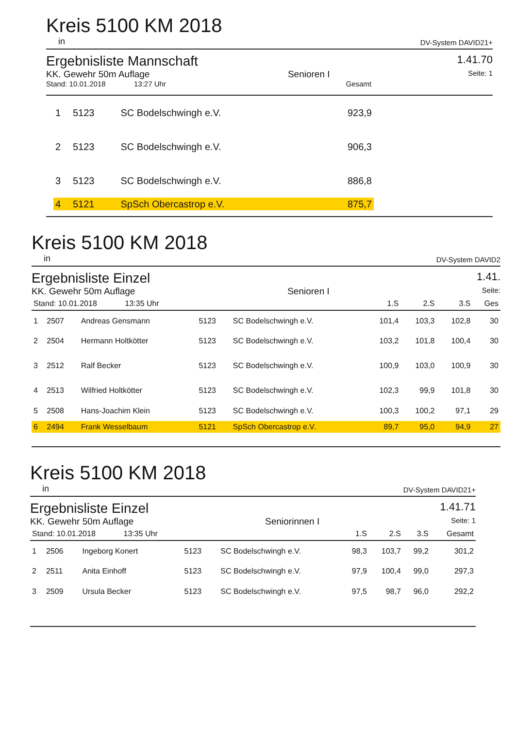Kreis 5100 KM 2018
in DV-System DAVID21+
Ergebnisliste Mannschaft
1.41.70
KK. Gewehr 50m Auflage Senioren I Seite: 1
Stand: 10.01.2018 13:27 Uhr Gesamt
| 1 | 5123 | SC Bodelschwingh e.V. | 923,9 |
| 2 | 5123 | SC Bodelschwingh e.V. | 906,3 |
| 3 | 5123 | SC Bodelschwingh e.V. | 886,8 |
| 4 | 5121 | SpSch Obercastrop e.V. | 875,7 |
Kreis 5100 KM 2018
in DV-System DAVID2
Ergebnisliste Einzel
1.41.
KK. Gewehr 50m Auflage Senioren I Seite:
| Stand: 10.01.2018 13:35 Uhr | | | | | 1.S | 2.S | 3.S | Ges |
| --- | --- | --- | --- | --- | --- | --- | --- | --- |
| 1 | 2507 | Andreas Gensmann | 5123 | SC Bodelschwingh e.V. | 101,4 | 103,3 | 102,8 | 30 |
| 2 | 2504 | Hermann Holtkötter | 5123 | SC Bodelschwingh e.V. | 103,2 | 101,8 | 100,4 | 30 |
| 3 | 2512 | Ralf Becker | 5123 | SC Bodelschwingh e.V. | 100,9 | 103,0 | 100,9 | 30 |
| 4 | 2513 | Wilfried Holtkötter | 5123 | SC Bodelschwingh e.V. | 102,3 | 99,9 | 101,8 | 30 |
| 5 | 2508 | Hans-Joachim Klein | 5123 | SC Bodelschwingh e.V. | 100,3 | 100,2 | 97,1 | 29 |
| 6 | 2494 | Frank Wesselbaum | 5121 | SpSch Obercastrop e.V. | 89,7 | 95,0 | 94,9 | 27 |
Kreis 5100 KM 2018
in DV-System DAVID21+
Ergebnisliste Einzel
1.41.71
KK. Gewehr 50m Auflage Seniorinnen I Seite: 1
| Stand: 10.01.2018 13:35 Uhr | | | | | 1.S | 2.S | 3.S | Gesamt |
| --- | --- | --- | --- | --- | --- | --- | --- | --- |
| 1 | 2506 | Ingeborg Konert | 5123 | SC Bodelschwingh e.V. | 98,3 | 103,7 | 99,2 | 301,2 |
| 2 | 2511 | Anita Einhoff | 5123 | SC Bodelschwingh e.V. | 97,9 | 100,4 | 99,0 | 297,3 |
| 3 | 2509 | Ursula Becker | 5123 | SC Bodelschwingh e.V. | 97,5 | 98,7 | 96,0 | 292,2 |